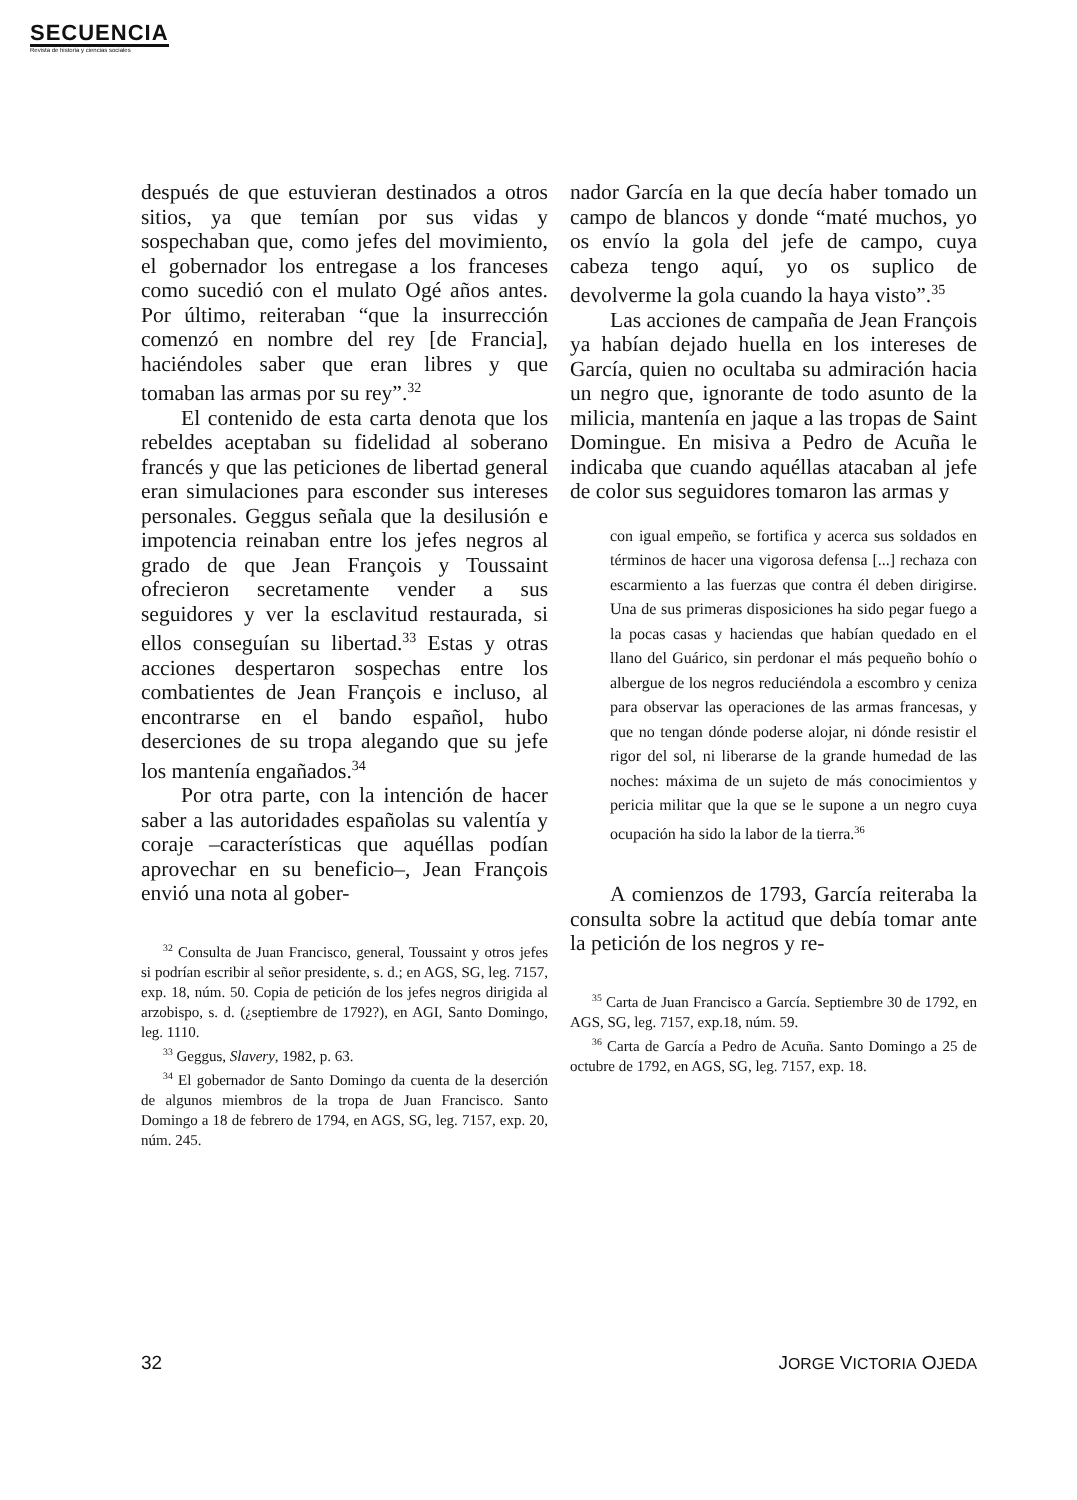SECUENCIA
Revista de historia y ciencias sociales
después de que estuvieran destinados a otros sitios, ya que temían por sus vidas y sospechaban que, como jefes del movimiento, el gobernador los entregase a los franceses como sucedió con el mulato Ogé años antes. Por último, reiteraban “que la insurrección comenzó en nombre del rey [de Francia], haciéndoles saber que eran libres y que tomaban las armas por su rey”.<sup>32</sup>
El contenido de esta carta denota que los rebeldes aceptaban su fidelidad al soberano francés y que las peticiones de libertad general eran simulaciones para esconder sus intereses personales. Geggus señala que la desilusión e impotencia reinaban entre los jefes negros al grado de que Jean François y Toussaint ofrecieron secretamente vender a sus seguidores y ver la esclavitud restaurada, si ellos conseguían su libertad.<sup>33</sup> Estas y otras acciones despertaron sospechas entre los combatientes de Jean François e incluso, al encontrarse en el bando español, hubo deserciones de su tropa alegando que su jefe los mantenía engañados.<sup>34</sup>
Por otra parte, con la intención de hacer saber a las autoridades españolas su valentía y coraje –características que aquéllas podían aprovechar en su beneficio–, Jean François envió una nota al gober-
<sup>32</sup> Consulta de Juan Francisco, general, Toussaint y otros jefes si podrían escribir al señor presidente, s. d.; en AGS, SG, leg. 7157, exp. 18, núm. 50. Copia de petición de los jefes negros dirigida al arzobispo, s. d. (¿septiembre de 1792?), en AGI, Santo Domingo, leg. 1110.
<sup>33</sup> Geggus, Slavery, 1982, p. 63.
<sup>34</sup> El gobernador de Santo Domingo da cuenta de la deserción de algunos miembros de la tropa de Juan Francisco. Santo Domingo a 18 de febrero de 1794, en AGS, SG, leg. 7157, exp. 20, núm. 245.
nador García en la que decía haber tomado un campo de blancos y donde “maté muchos, yo os envío la gola del jefe de campo, cuya cabeza tengo aquí, yo os suplico de devolverme la gola cuando la haya visto”.<sup>35</sup>
Las acciones de campaña de Jean François ya habían dejado huella en los intereses de García, quien no ocultaba su admiración hacia un negro que, ignorante de todo asunto de la milicia, mantenía en jaque a las tropas de Saint Domingue. En misiva a Pedro de Acuña le indicaba que cuando aquéllas atacaban al jefe de color sus seguidores tomaron las armas y
con igual empeño, se fortifica y acerca sus soldados en términos de hacer una vigorosa defensa [...] rechaza con escarmiento a las fuerzas que contra él deben dirigirse. Una de sus primeras disposiciones ha sido pegar fuego a la pocas casas y haciendas que habían quedado en el llano del Guárico, sin perdonar el más pequeño bohío o albergue de los negros reduciéndola a escombro y ceniza para observar las operaciones de las armas francesas, y que no tengan dónde poderse alojar, ni dónde resistir el rigor del sol, ni liberarse de la grande humedad de las noches: máxima de un sujeto de más conocimientos y pericia militar que la que se le supone a un negro cuya ocupación ha sido la labor de la tierra.<sup>36</sup>
A comienzos de 1793, García reiteraba la consulta sobre la actitud que debía tomar ante la petición de los negros y re-
<sup>35</sup> Carta de Juan Francisco a García. Septiembre 30 de 1792, en AGS, SG, leg. 7157, exp.18, núm. 59.
<sup>36</sup> Carta de García a Pedro de Acuña. Santo Domingo a 25 de octubre de 1792, en AGS, SG, leg. 7157, exp. 18.
32 JORGE VICTORIA OJEDA